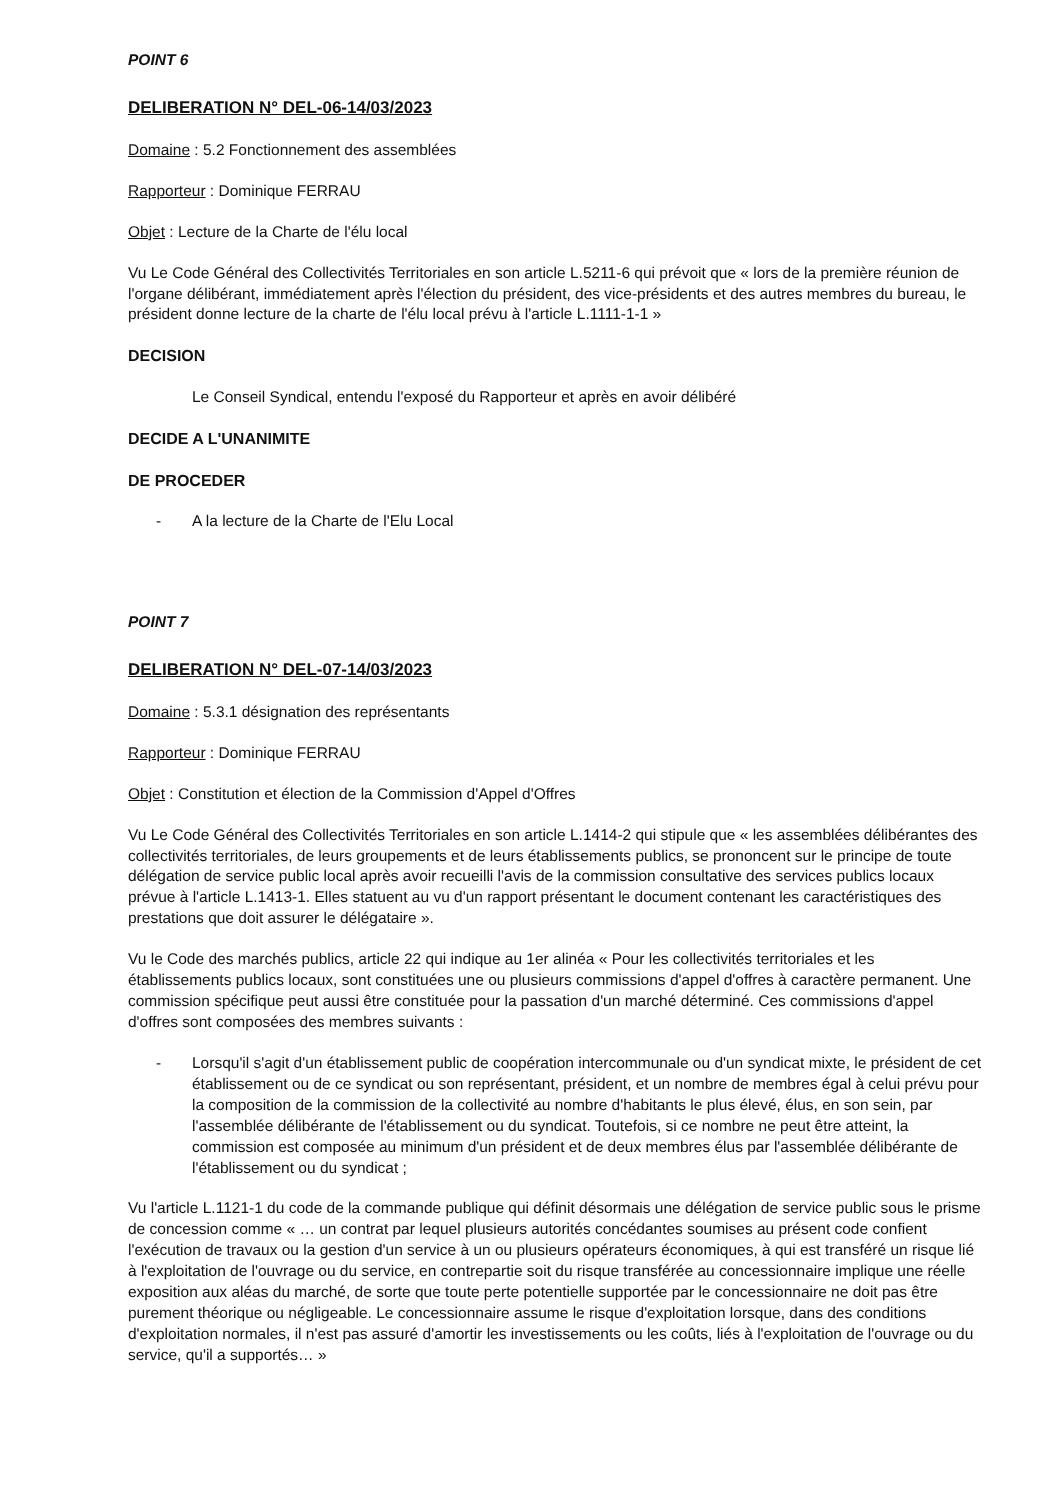POINT 6
DELIBERATION N° DEL-06-14/03/2023
Domaine : 5.2 Fonctionnement des assemblées
Rapporteur : Dominique FERRAU
Objet : Lecture de la Charte de l'élu local
Vu Le Code Général des Collectivités Territoriales en son article L.5211-6 qui prévoit que « lors de la première réunion de l'organe délibérant, immédiatement après l'élection du président, des vice-présidents et des autres membres du bureau, le président donne lecture de la charte de l'élu local prévu à l'article L.1111-1-1 »
DECISION
Le Conseil Syndical, entendu l'exposé du Rapporteur et après en avoir délibéré
DECIDE A L'UNANIMITE
DE PROCEDER
- A la lecture de la Charte de l'Elu Local
POINT 7
DELIBERATION N° DEL-07-14/03/2023
Domaine : 5.3.1 désignation des représentants
Rapporteur : Dominique FERRAU
Objet : Constitution et élection de la Commission d'Appel d'Offres
Vu Le Code Général des Collectivités Territoriales en son article L.1414-2 qui stipule que « les assemblées délibérantes des collectivités territoriales, de leurs groupements et de leurs établissements publics, se prononcent sur le principe de toute délégation de service public local après avoir recueilli l'avis de la commission consultative des services publics locaux prévue à l'article L.1413-1. Elles statuent au vu d'un rapport présentant le document contenant les caractéristiques des prestations que doit assurer le délégataire ».
Vu le Code des marchés publics, article 22 qui indique au 1er alinéa « Pour les collectivités territoriales et les établissements publics locaux, sont constituées une ou plusieurs commissions d'appel d'offres à caractère permanent. Une commission spécifique peut aussi être constituée pour la passation d'un marché déterminé. Ces commissions d'appel d'offres sont composées des membres suivants :
- Lorsqu'il s'agit d'un établissement public de coopération intercommunale ou d'un syndicat mixte, le président de cet établissement ou de ce syndicat ou son représentant, président, et un nombre de membres égal à celui prévu pour la composition de la commission de la collectivité au nombre d'habitants le plus élevé, élus, en son sein, par l'assemblée délibérante de l'établissement ou du syndicat. Toutefois, si ce nombre ne peut être atteint, la commission est composée au minimum d'un président et de deux membres élus par l'assemblée délibérante de l'établissement ou du syndicat ;
Vu l'article L.1121-1 du code de la commande publique qui définit désormais une délégation de service public sous le prisme de concession comme « … un contrat par lequel plusieurs autorités concédantes soumises au présent code confient l'exécution de travaux ou la gestion d'un service à un ou plusieurs opérateurs économiques, à qui est transféré un risque lié à l'exploitation de l'ouvrage ou du service, en contrepartie soit du risque transférée au concessionnaire implique une réelle exposition aux aléas du marché, de sorte que toute perte potentielle supportée par le concessionnaire ne doit pas être purement théorique ou négligeable. Le concessionnaire assume le risque d'exploitation lorsque, dans des conditions d'exploitation normales, il n'est pas assuré d'amortir les investissements ou les coûts, liés à l'exploitation de l'ouvrage ou du service, qu'il a supportés… »